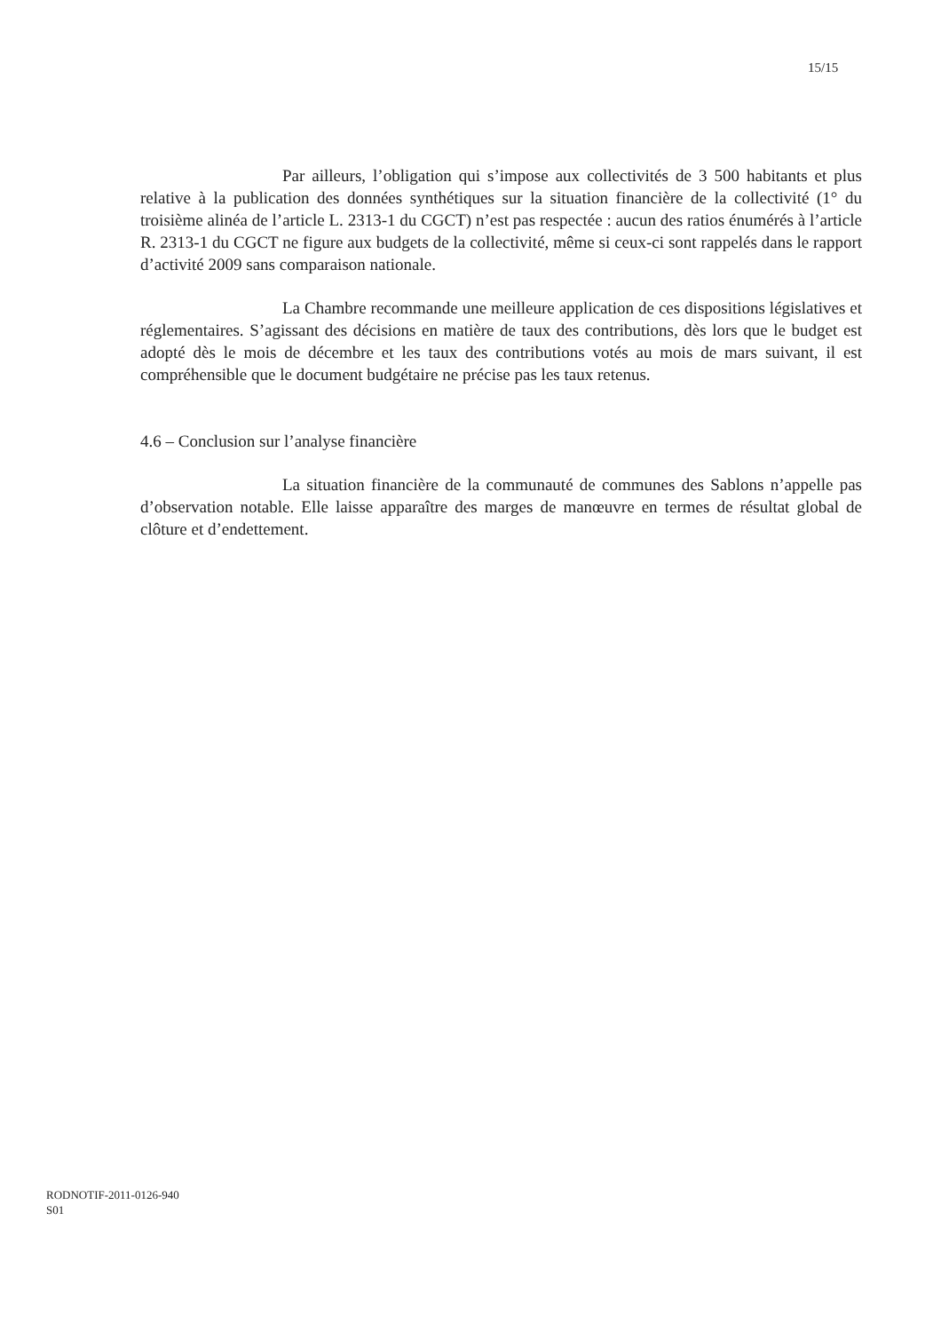15/15
Par ailleurs, l’obligation qui s’impose aux collectivités de 3 500 habitants et plus relative à la publication des données synthétiques sur la situation financière de la collectivité (1° du troisième alinéa de l’article L. 2313-1 du CGCT) n’est pas respectée : aucun des ratios énumérés à l’article R. 2313-1 du CGCT ne figure aux budgets de la collectivité, même si ceux-ci sont rappelés dans le rapport d’activité 2009 sans comparaison nationale.
La Chambre recommande une meilleure application de ces dispositions législatives et réglementaires. S’agissant des décisions en matière de taux des contributions, dès lors que le budget est adopté dès le mois de décembre et les taux des contributions votés au mois de mars suivant, il est compréhensible que le document budgétaire ne précise pas les taux retenus.
4.6 – Conclusion sur l’analyse financière
La situation financière de la communauté de communes des Sablons n’appelle pas d’observation notable. Elle laisse apparaître des marges de manœuvre en termes de résultat global de clôture et d’endettement.
RODNOTIF-2011-0126-940
S01